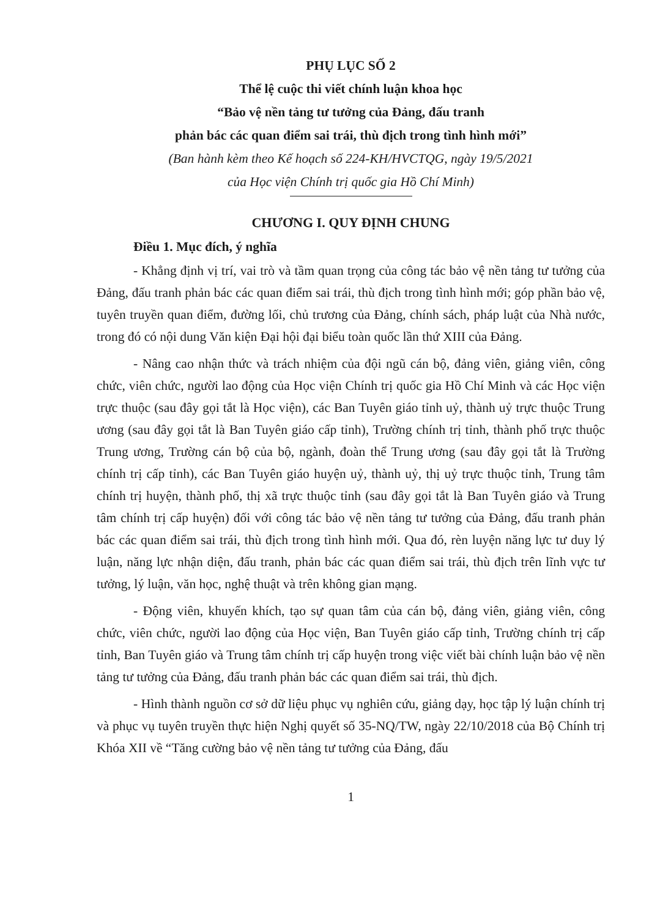PHỤ LỤC SỐ 2
Thể lệ cuộc thi viết chính luận khoa học
“Bảo vệ nền tảng tư tưởng của Đảng, đấu tranh
phản bác các quan điểm sai trái, thù địch trong tình hình mới”
(Ban hành kèm theo Kế hoạch số 224-KH/HVCTQG, ngày 19/5/2021
của Học viện Chính trị quốc gia Hồ Chí Minh)
CHƯƠNG I. QUY ĐỊNH CHUNG
Điều 1. Mục đích, ý nghĩa
- Khẳng định vị trí, vai trò và tầm quan trọng của công tác bảo vệ nền tảng tư tưởng của Đảng, đấu tranh phản bác các quan điểm sai trái, thù địch trong tình hình mới; góp phần bảo vệ, tuyên truyền quan điểm, đường lối, chủ trương của Đảng, chính sách, pháp luật của Nhà nước, trong đó có nội dung Văn kiện Đại hội đại biểu toàn quốc lần thứ XIII của Đảng.
- Nâng cao nhận thức và trách nhiệm của đội ngũ cán bộ, đảng viên, giảng viên, công chức, viên chức, người lao động của Học viện Chính trị quốc gia Hồ Chí Minh và các Học viện trực thuộc (sau đây gọi tắt là Học viện), các Ban Tuyên giáo tỉnh uỷ, thành uỷ trực thuộc Trung ương (sau đây gọi tắt là Ban Tuyên giáo cấp tỉnh), Trường chính trị tỉnh, thành phố trực thuộc Trung ương, Trường cán bộ của bộ, ngành, đoàn thể Trung ương (sau đây gọi tắt là Trường chính trị cấp tỉnh), các Ban Tuyên giáo huyện uỷ, thành uỷ, thị uỷ trực thuộc tỉnh, Trung tâm chính trị huyện, thành phố, thị xã trực thuộc tỉnh (sau đây gọi tắt là Ban Tuyên giáo và Trung tâm chính trị cấp huyện) đối với công tác bảo vệ nền tảng tư tưởng của Đảng, đấu tranh phản bác các quan điểm sai trái, thù địch trong tình hình mới. Qua đó, rèn luyện năng lực tư duy lý luận, năng lực nhận diện, đấu tranh, phản bác các quan điểm sai trái, thù địch trên lĩnh vực tư tưởng, lý luận, văn học, nghệ thuật và trên không gian mạng.
- Động viên, khuyến khích, tạo sự quan tâm của cán bộ, đảng viên, giảng viên, công chức, viên chức, người lao động của Học viện, Ban Tuyên giáo cấp tỉnh, Trường chính trị cấp tỉnh, Ban Tuyên giáo và Trung tâm chính trị cấp huyện trong việc viết bài chính luận bảo vệ nền tảng tư tưởng của Đảng, đấu tranh phản bác các quan điểm sai trái, thù địch.
- Hình thành nguồn cơ sở dữ liệu phục vụ nghiên cứu, giảng dạy, học tập lý luận chính trị và phục vụ tuyên truyền thực hiện Nghị quyết số 35-NQ/TW, ngày 22/10/2018 của Bộ Chính trị Khóa XII về “Tăng cường bảo vệ nền tảng tư tưởng của Đảng, đấu
1